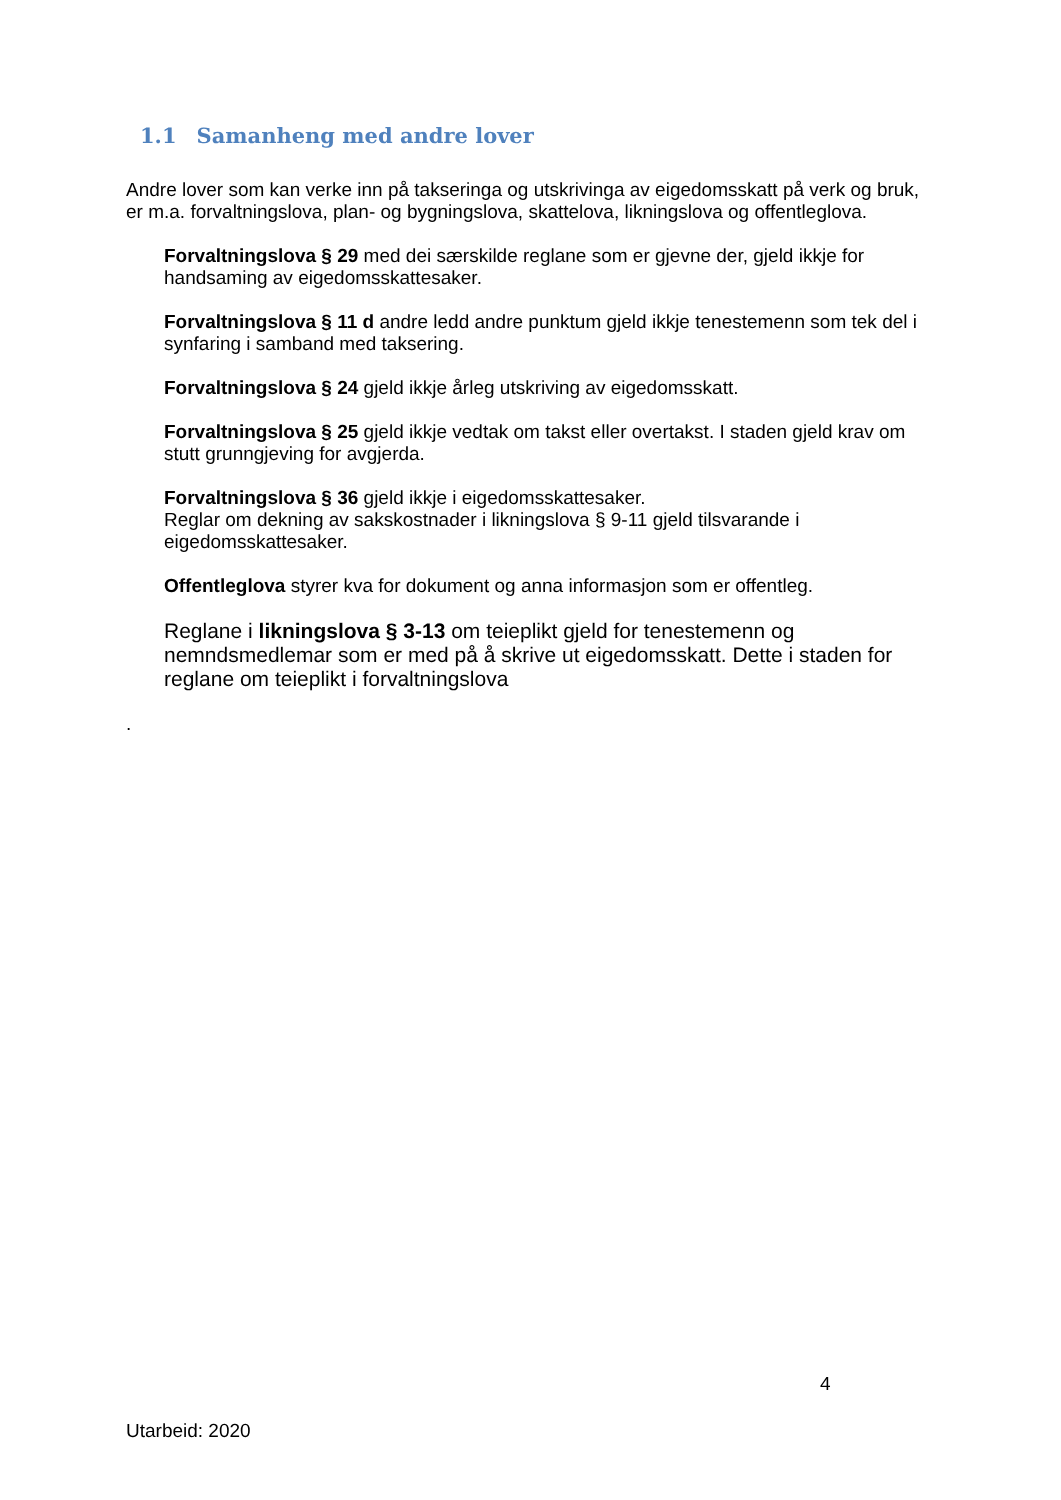1.1 Samanheng med andre lover
Andre lover som kan verke inn på takseringa og utskrivinga av eigedomsskatt på verk og bruk, er m.a. forvaltningslova, plan- og bygningslova, skattelova, likningslova og offentleglova.
Forvaltningslova § 29 med dei særskilde reglane som er gjevne der, gjeld ikkje for handsaming av eigedomsskattesaker.
Forvaltningslova § 11 d andre ledd andre punktum gjeld ikkje tenestemenn som tek del i synfaring i samband med taksering.
Forvaltningslova § 24 gjeld ikkje årleg utskriving av eigedomsskatt.
Forvaltningslova § 25 gjeld ikkje vedtak om takst eller overtakst. I staden gjeld krav om stutt grunngjeving for avgjerda.
Forvaltningslova § 36 gjeld ikkje i eigedomsskattesaker.
Reglar om dekning av sakskostnader i likningslova § 9-11 gjeld tilsvarande i eigedomsskattesaker.
Offentleglova styrer kva for dokument og anna informasjon som er offentleg.
Reglane i likningslova § 3-13 om teieplikt gjeld for tenestemenn og nemndsmedlemar som er med på å skrive ut eigedomsskatt. Dette i staden for reglane om teieplikt i forvaltningslova
.
4
Utarbeid: 2020